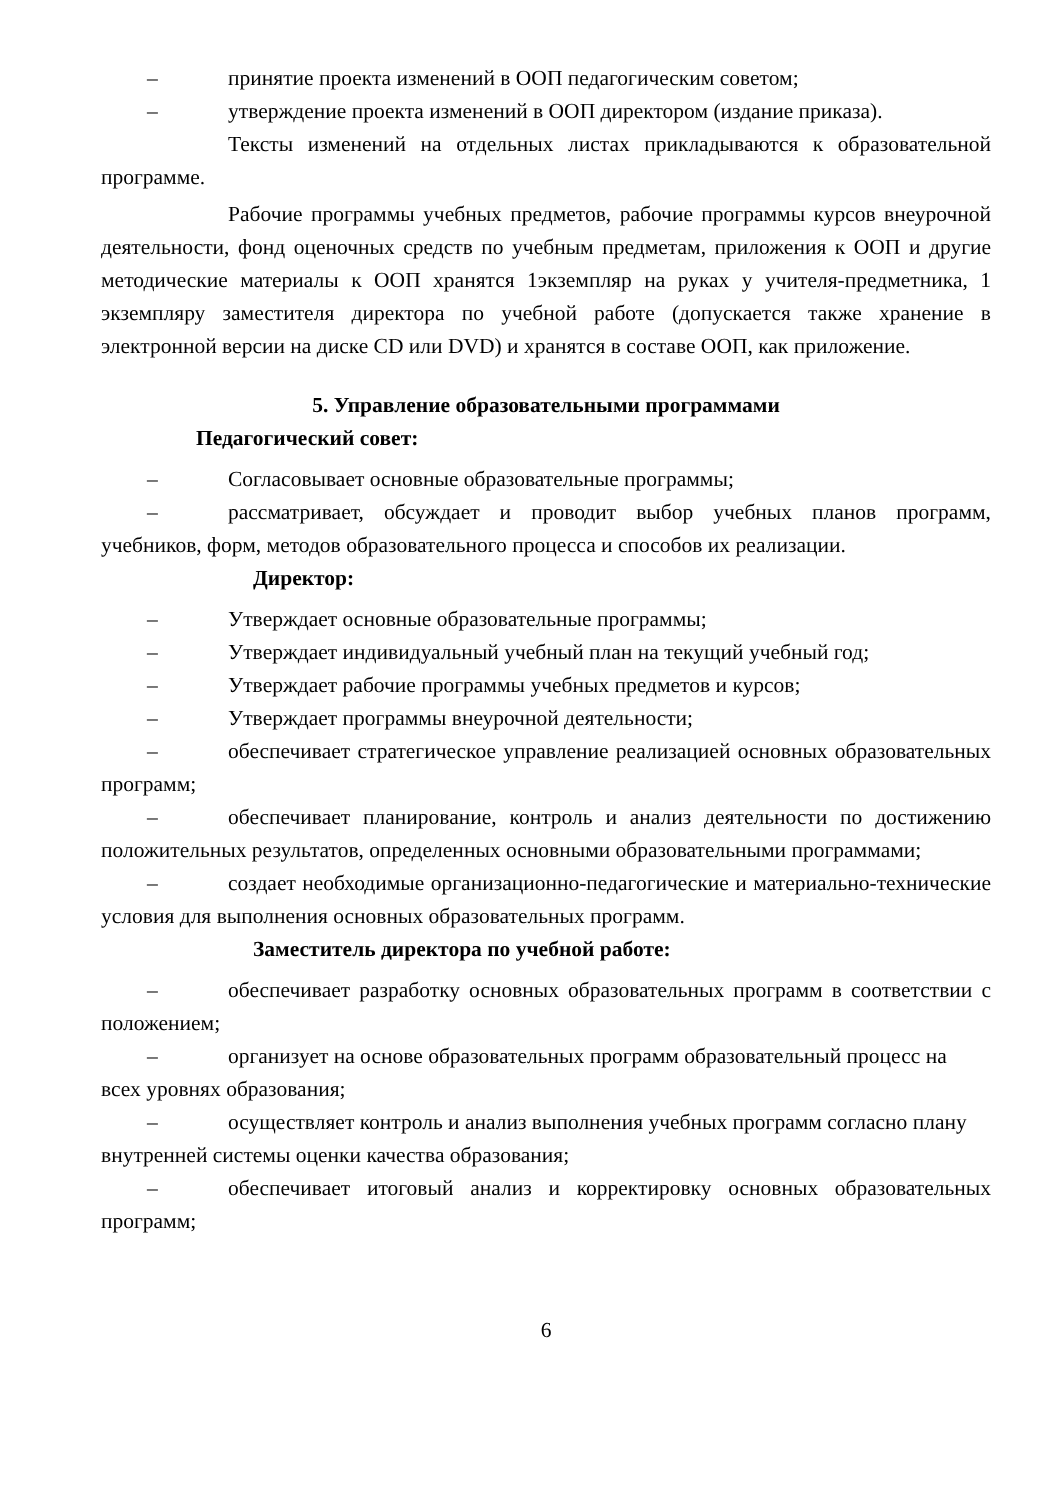– принятие проекта изменений в ООП педагогическим советом;
– утверждение проекта изменений в ООП директором (издание приказа).
Тексты изменений на отдельных листах прикладываются к образовательной программе.
Рабочие программы учебных предметов, рабочие программы курсов внеурочной деятельности, фонд оценочных средств по учебным предметам, приложения к ООП и другие методические материалы к ООП хранятся 1экземпляр на руках у учителя-предметника, 1 экземпляру заместителя директора по учебной работе (допускается также хранение в электронной версии на диске CD или DVD) и хранятся в составе ООП, как приложение.
5. Управление образовательными программами
Педагогический совет:
– Согласовывает основные образовательные программы;
– рассматривает, обсуждает и проводит выбор учебных планов программ, учебников, форм, методов образовательного процесса и способов их реализации.
Директор:
– Утверждает основные образовательные программы;
– Утверждает индивидуальный учебный план на текущий учебный год;
– Утверждает рабочие программы учебных предметов и курсов;
– Утверждает программы внеурочной деятельности;
– обеспечивает стратегическое управление реализацией основных образовательных программ;
– обеспечивает планирование, контроль и анализ деятельности по достижению положительных результатов, определенных основными образовательными программами;
– создает необходимые организационно-педагогические и материально-технические условия для выполнения основных образовательных программ.
Заместитель директора по учебной работе:
– обеспечивает разработку основных образовательных программ в соответствии с положением;
– организует на основе образовательных программ образовательный процесс на всех уровнях образования;
– осуществляет контроль и анализ выполнения учебных программ согласно плану внутренней системы оценки качества образования;
– обеспечивает итоговый анализ и корректировку основных образовательных программ;
6